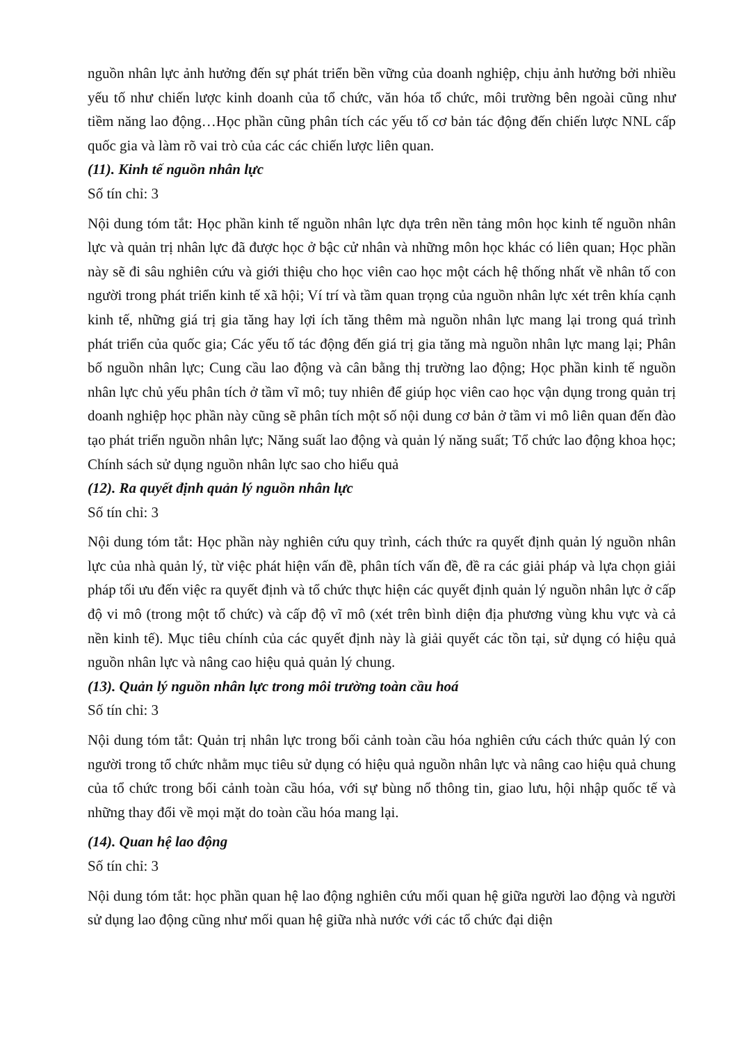nguồn nhân lực ảnh hưởng đến sự phát triển bền vững của doanh nghiệp, chịu ảnh hưởng bởi nhiều yếu tố như chiến lược kinh doanh của tổ chức, văn hóa tổ chức, môi trường bên ngoài cũng như tiềm năng lao động…Học phần cũng phân tích các yếu tố cơ bản tác động đến chiến lược NNL cấp quốc gia và làm rõ vai trò của các các chiến lược liên quan.
(11). Kinh tế nguồn nhân lực
Số tín chỉ: 3
Nội dung tóm tắt: Học phần kinh tế nguồn nhân lực dựa trên nền tảng môn học kinh tế nguồn nhân lực và quản trị nhân lực đã được học ở bậc cử nhân và những môn học khác có liên quan; Học phần này sẽ đi sâu nghiên cứu và giới thiệu cho học viên cao học một cách hệ thống nhất về nhân tố con người trong phát triển kinh tế xã hội; Ví trí và tầm quan trọng của nguồn nhân lực xét trên khía cạnh kinh tế, những giá trị gia tăng hay lợi ích tăng thêm mà nguồn nhân lực mang lại trong quá trình phát triển của quốc gia; Các yếu tố tác động đến giá trị gia tăng mà nguồn nhân lực mang lại; Phân bố nguồn nhân lực; Cung cầu lao động và cân bằng thị trường lao động; Học phần kinh tế nguồn nhân lực chủ yếu phân tích ở tầm vĩ mô; tuy nhiên để giúp học viên cao học vận dụng trong quản trị doanh nghiệp học phần này cũng sẽ phân tích một số nội dung cơ bản ở tầm vi mô liên quan đến đào tạo phát triển nguồn nhân lực; Năng suất lao động và quản lý năng suất; Tổ chức lao động khoa học; Chính sách sử dụng nguồn nhân lực sao cho hiểu quả
(12). Ra quyết định quản lý nguồn nhân lực
Số tín chỉ: 3
Nội dung tóm tắt: Học phần này nghiên cứu quy trình, cách thức ra quyết định quản lý nguồn nhân lực của nhà quản lý, từ việc phát hiện vấn đề, phân tích vấn đề, đề ra các giải pháp và lựa chọn giải pháp tối ưu đến việc ra quyết định và tổ chức thực hiện các quyết định quản lý nguồn nhân lực ở cấp độ vi mô (trong một tổ chức) và cấp độ vĩ mô (xét trên bình diện địa phương vùng khu vực và cả nền kinh tế). Mục tiêu chính của các quyết định này là giải quyết các tồn tại, sử dụng có hiệu quả nguồn nhân lực và nâng cao hiệu quả quản lý chung.
(13). Quản lý nguồn nhân lực trong môi trường toàn cầu hoá
Số tín chỉ: 3
Nội dung tóm tắt: Quản trị nhân lực trong bối cảnh toàn cầu hóa nghiên cứu cách thức quản lý con người trong tổ chức nhằm mục tiêu sử dụng có hiệu quả nguồn nhân lực và nâng cao hiệu quả chung của tổ chức trong bối cảnh toàn cầu hóa, với sự bùng nổ thông tin, giao lưu, hội nhập quốc tế và những thay đổi về mọi mặt do toàn cầu hóa mang lại.
(14). Quan hệ lao động
Số tín chỉ: 3
Nội dung tóm tắt: học phần quan hệ lao động nghiên cứu mối quan hệ giữa người lao động và người sử dụng lao động cũng như mối quan hệ giữa nhà nước với các tổ chức đại diện